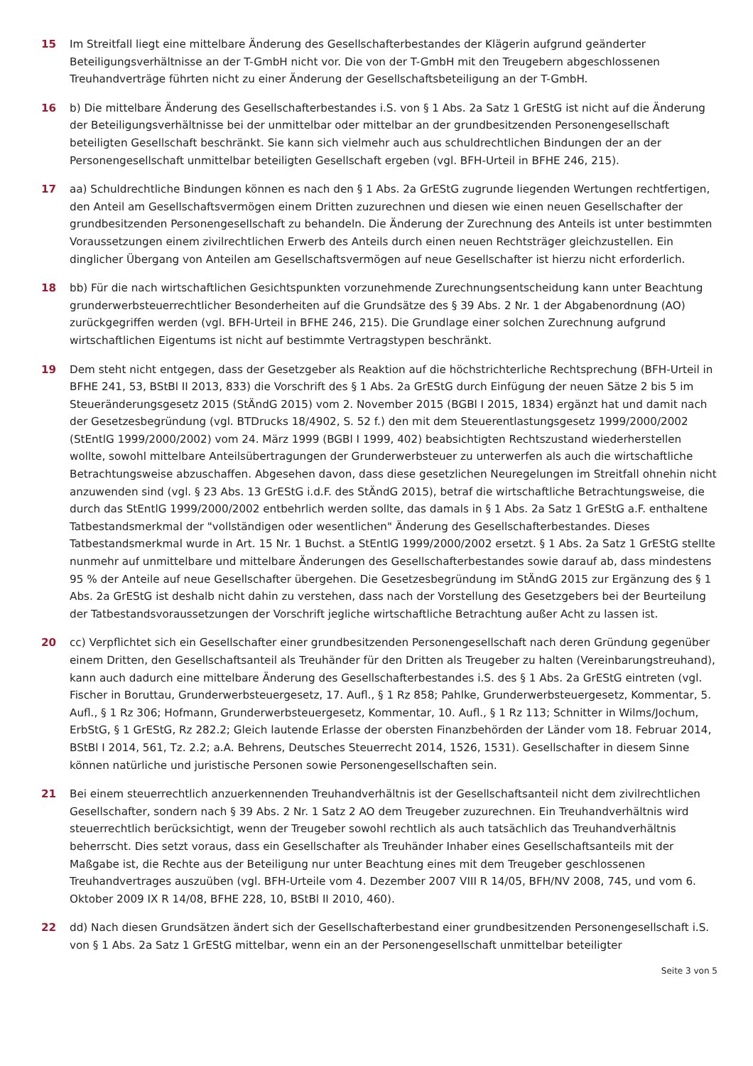15 Im Streitfall liegt eine mittelbare Änderung des Gesellschafterbestandes der Klägerin aufgrund geänderter Beteiligungsverhältnisse an der T-GmbH nicht vor. Die von der T-GmbH mit den Treugebern abgeschlossenen Treuhandverträge führten nicht zu einer Änderung der Gesellschaftsbeteiligung an der T-GmbH.
16 b) Die mittelbare Änderung des Gesellschafterbestandes i.S. von § 1 Abs. 2a Satz 1 GrEStG ist nicht auf die Änderung der Beteiligungsverhältnisse bei der unmittelbar oder mittelbar an der grundbesitzenden Personengesellschaft beteiligten Gesellschaft beschränkt. Sie kann sich vielmehr auch aus schuldrechtlichen Bindungen der an der Personengesellschaft unmittelbar beteiligten Gesellschaft ergeben (vgl. BFH-Urteil in BFHE 246, 215).
17 aa) Schuldrechtliche Bindungen können es nach den § 1 Abs. 2a GrEStG zugrunde liegenden Wertungen rechtfertigen, den Anteil am Gesellschaftsvermögen einem Dritten zuzurechnen und diesen wie einen neuen Gesellschafter der grundbesitzenden Personengesellschaft zu behandeln. Die Änderung der Zurechnung des Anteils ist unter bestimmten Voraussetzungen einem zivilrechtlichen Erwerb des Anteils durch einen neuen Rechtsträger gleichzustellen. Ein dinglicher Übergang von Anteilen am Gesellschaftsvermögen auf neue Gesellschafter ist hierzu nicht erforderlich.
18 bb) Für die nach wirtschaftlichen Gesichtspunkten vorzunehmende Zurechnungsentscheidung kann unter Beachtung grunderwerbsteuerrechtlicher Besonderheiten auf die Grundsätze des § 39 Abs. 2 Nr. 1 der Abgabenordnung (AO) zurückgegriffen werden (vgl. BFH-Urteil in BFHE 246, 215). Die Grundlage einer solchen Zurechnung aufgrund wirtschaftlichen Eigentums ist nicht auf bestimmte Vertragstypen beschränkt.
19 Dem steht nicht entgegen, dass der Gesetzgeber als Reaktion auf die höchstrichterliche Rechtsprechung (BFH-Urteil in BFHE 241, 53, BStBl II 2013, 833) die Vorschrift des § 1 Abs. 2a GrEStG durch Einfügung der neuen Sätze 2 bis 5 im Steueränderungsgesetz 2015 (StÄndG 2015) vom 2. November 2015 (BGBl I 2015, 1834) ergänzt hat und damit nach der Gesetzesbegründung (vgl. BTDrucks 18/4902, S. 52 f.) den mit dem Steuerentlastungsgesetz 1999/2000/2002 (StEntlG 1999/2000/2002) vom 24. März 1999 (BGBl I 1999, 402) beabsichtigten Rechtszustand wiederherstellen wollte, sowohl mittelbare Anteilsübertragungen der Grunderwerbsteuer zu unterwerfen als auch die wirtschaftliche Betrachtungsweise abzuschaffen. Abgesehen davon, dass diese gesetzlichen Neuregelungen im Streitfall ohnehin nicht anzuwenden sind (vgl. § 23 Abs. 13 GrEStG i.d.F. des StÄndG 2015), betraf die wirtschaftliche Betrachtungsweise, die durch das StEntlG 1999/2000/2002 entbehrlich werden sollte, das damals in § 1 Abs. 2a Satz 1 GrEStG a.F. enthaltene Tatbestandsmerkmal der "vollständigen oder wesentlichen" Änderung des Gesellschafterbestandes. Dieses Tatbestandsmerkmal wurde in Art. 15 Nr. 1 Buchst. a StEntlG 1999/2000/2002 ersetzt. § 1 Abs. 2a Satz 1 GrEStG stellte nunmehr auf unmittelbare und mittelbare Änderungen des Gesellschafterbestandes sowie darauf ab, dass mindestens 95 % der Anteile auf neue Gesellschafter übergehen. Die Gesetzesbegründung im StÄndG 2015 zur Ergänzung des § 1 Abs. 2a GrEStG ist deshalb nicht dahin zu verstehen, dass nach der Vorstellung des Gesetzgebers bei der Beurteilung der Tatbestandsvoraussetzungen der Vorschrift jegliche wirtschaftliche Betrachtung außer Acht zu lassen ist.
20 cc) Verpflichtet sich ein Gesellschafter einer grundbesitzenden Personengesellschaft nach deren Gründung gegenüber einem Dritten, den Gesellschaftsanteil als Treuhänder für den Dritten als Treugeber zu halten (Vereinbarungstreuhand), kann auch dadurch eine mittelbare Änderung des Gesellschafterbestandes i.S. des § 1 Abs. 2a GrEStG eintreten (vgl. Fischer in Boruttau, Grunderwerbsteuergesetz, 17. Aufl., § 1 Rz 858; Pahlke, Grunderwerbsteuergesetz, Kommentar, 5. Aufl., § 1 Rz 306; Hofmann, Grunderwerbsteuergesetz, Kommentar, 10. Aufl., § 1 Rz 113; Schnitter in Wilms/Jochum, ErbStG, § 1 GrEStG, Rz 282.2; Gleich lautende Erlasse der obersten Finanzbehörden der Länder vom 18. Februar 2014, BStBl I 2014, 561, Tz. 2.2; a.A. Behrens, Deutsches Steuerrecht 2014, 1526, 1531). Gesellschafter in diesem Sinne können natürliche und juristische Personen sowie Personengesellschaften sein.
21 Bei einem steuerrechtlich anzuerkennenden Treuhandverhältnis ist der Gesellschaftsanteil nicht dem zivilrechtlichen Gesellschafter, sondern nach § 39 Abs. 2 Nr. 1 Satz 2 AO dem Treugeber zuzurechnen. Ein Treuhandverhältnis wird steuerrechtlich berücksichtigt, wenn der Treugeber sowohl rechtlich als auch tatsächlich das Treuhandverhältnis beherrscht. Dies setzt voraus, dass ein Gesellschafter als Treuhänder Inhaber eines Gesellschaftsanteils mit der Maßgabe ist, die Rechte aus der Beteiligung nur unter Beachtung eines mit dem Treugeber geschlossenen Treuhandvertrages auszuüben (vgl. BFH-Urteile vom 4. Dezember 2007 VIII R 14/05, BFH/NV 2008, 745, und vom 6. Oktober 2009 IX R 14/08, BFHE 228, 10, BStBl II 2010, 460).
22 dd) Nach diesen Grundsätzen ändert sich der Gesellschafterbestand einer grundbesitzenden Personengesellschaft i.S. von § 1 Abs. 2a Satz 1 GrEStG mittelbar, wenn ein an der Personengesellschaft unmittelbar beteiligter
Seite 3 von 5